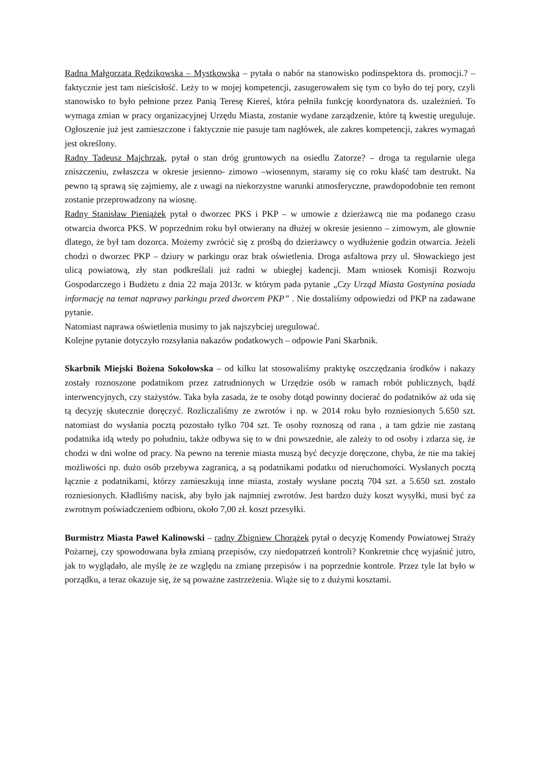Radna Małgorzata Rędzikowska – Mystkowska – pytała o nabór na stanowisko podinspektora ds. promocji.? – faktycznie jest tam nieścisłość. Leży to w mojej kompetencji, zasugerowałem się tym co było do tej pory, czyli stanowisko to było pełnione przez Panią Teresę Kiereś, która pełniła funkcję koordynatora ds. uzależnień. To wymaga zmian w pracy organizacyjnej Urzędu Miasta, zostanie wydane zarządzenie, które tą kwestię ureguluje. Ogłoszenie już jest zamieszczone i faktycznie nie pasuje tam nagłówek, ale zakres kompetencji, zakres wymagań jest określony.
Radny Tadeusz Majchrzak, pytał o stan dróg gruntowych na osiedlu Zatorze? – droga ta regularnie ulega zniszczeniu, zwłaszcza w okresie jesienno- zimowo –wiosennym, staramy się co roku kłaść tam destrukt. Na pewno tą sprawą się zajmiemy, ale z uwagi na niekorzystne warunki atmosferyczne, prawdopodobnie ten remont zostanie przeprowadzony na wiosnę.
Radny Stanisław Pieniążek pytał o dworzec PKS i PKP – w umowie z dzierżawcą nie ma podanego czasu otwarcia dworca PKS. W poprzednim roku był otwierany na dłużej w okresie jesienno – zimowym, ale głownie dlatego, że był tam dozorca. Możemy zwrócić się z prośbą do dzierżawcy o wydłużenie godzin otwarcia. Jeżeli chodzi o dworzec PKP – dziury w parkingu oraz brak oświetlenia. Droga asfaltowa przy ul. Słowackiego jest ulicą powiatową, zły stan podkreślali już radni w ubiegłej kadencji. Mam wniosek Komisji Rozwoju Gospodarczego i Budżetu z dnia 22 maja 2013r. w którym pada pytanie „Czy Urząd Miasta Gostynina posiada informację na temat naprawy parkingu przed dworcem PKP” . Nie dostaliśmy odpowiedzi od PKP na zadawane pytanie.
Natomiast naprawa oświetlenia musimy to jak najszybciej uregulować.
Kolejne pytanie dotyczyło rozsyłania nakazów podatkowych – odpowie Pani Skarbnik.
Skarbnik Miejski Bożena Sokołowska – od kilku lat stosowaliśmy praktykę oszczędzania środków i nakazy zostały roznoszone podatnikom przez zatrudnionych w Urzędzie osób w ramach robót publicznych, bądź interwencyjnych, czy stażystów. Taka była zasada, że te osoby dotąd powinny docierać do podatników aż uda się tą decyzję skutecznie doręczyć. Rozliczaliśmy ze zwrotów i np. w 2014 roku było rozniesionych 5.650 szt. natomiast do wysłania pocztą pozostało tylko 704 szt. Te osoby roznoszą od rana , a tam gdzie nie zastaną podatnika idą wtedy po południu, także odbywa się to w dni powszednie, ale zależy to od osoby i zdarza się, że chodzi w dni wolne od pracy. Na pewno na terenie miasta muszą być decyzje doręczone, chyba, że nie ma takiej możliwości np. dużo osób przebywa zagranicą, a są podatnikami podatku od nieruchomości. Wysłanych pocztą łącznie z podatnikami, którzy zamieszkują inne miasta, zostały wysłane pocztą 704 szt. a 5.650 szt. zostało rozniesionych. Kładliśmy nacisk, aby było jak najmniej zwrotów. Jest bardzo duży koszt wysyłki, musi być za zwrotnym poświadczeniem odbioru, około 7,00 zł. koszt przesyłki.
Burmistrz Miasta Paweł Kalinowski – radny Zbigniew Chorążek pytał o decyzję Komendy Powiatowej Straży Pożarnej, czy spowodowana była zmianą przepisów, czy niedopatrzeń kontroli? Konkretnie chcę wyjaśnić jutro, jak to wyglądało, ale myślę że ze względu na zmianę przepisów i na poprzednie kontrole. Przez tyle lat było w porządku, a teraz okazuje się, że są poważne zastrzeżenia. Wiąże się to z dużymi kosztami.